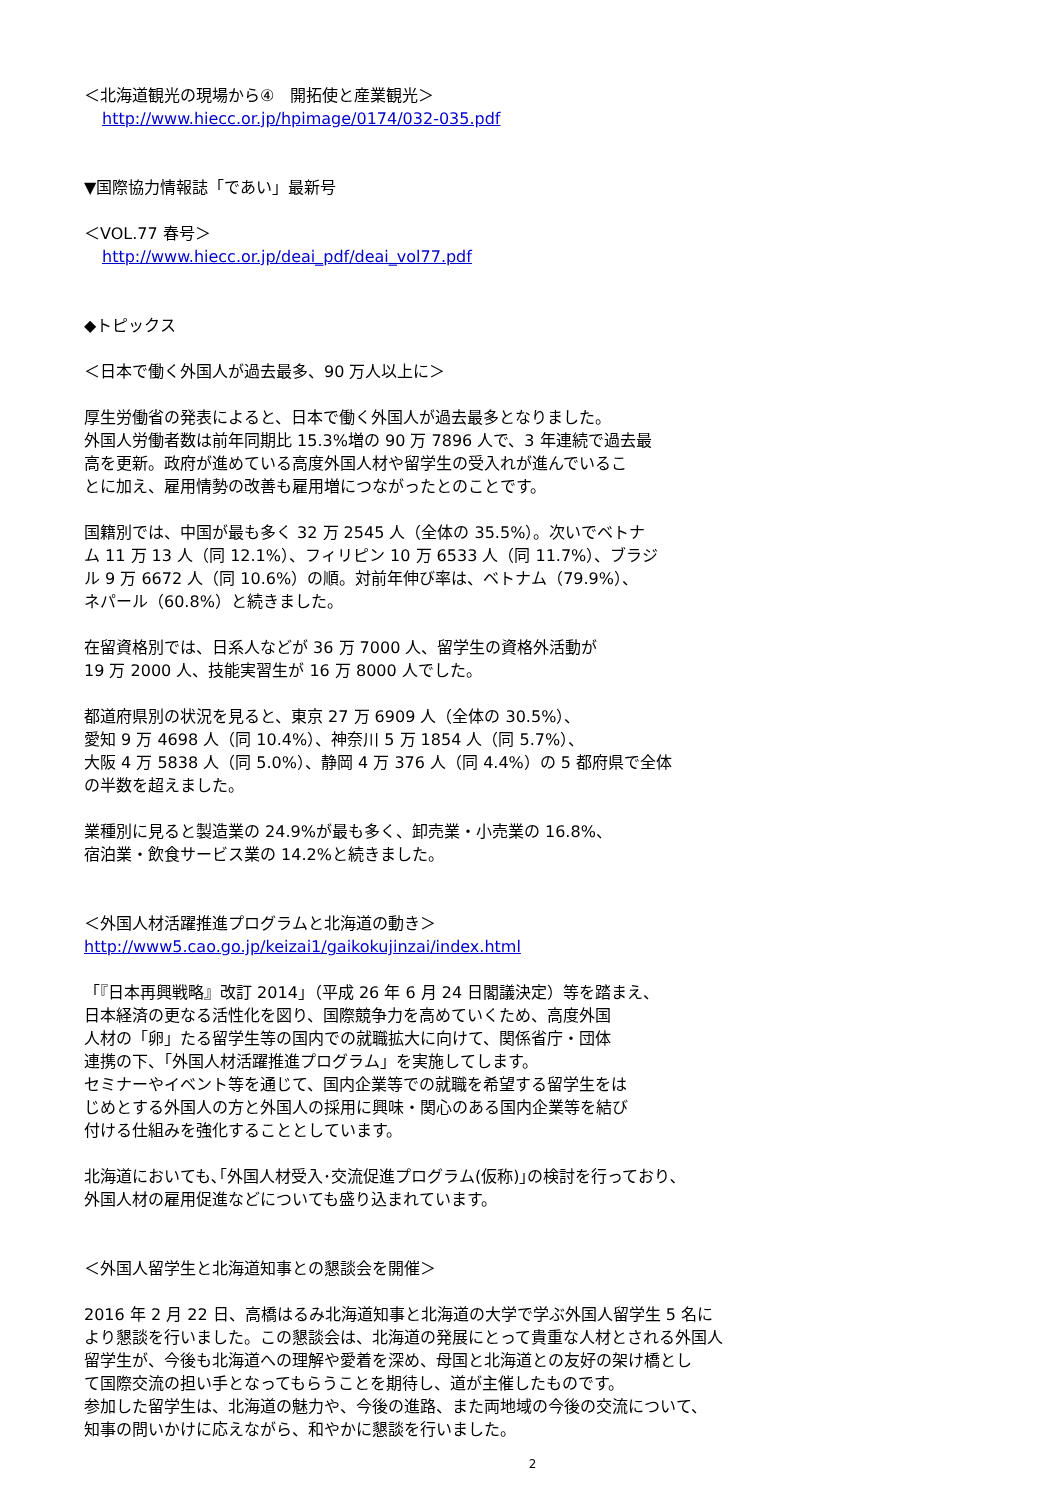＜北海道観光の現場から④　開拓使と産業観光＞
http://www.hiecc.or.jp/hpimage/0174/032-035.pdf
▼国際協力情報誌「であい」最新号
＜VOL.77 春号＞
http://www.hiecc.or.jp/deai_pdf/deai_vol77.pdf
◆トピックス
＜日本で働く外国人が過去最多、90 万人以上に＞
厚生労働省の発表によると、日本で働く外国人が過去最多となりました。
外国人労働者数は前年同期比 15.3%増の 90 万 7896 人で、3 年連続で過去最
高を更新。政府が進めている高度外国人材や留学生の受入れが進んでいるこ
とに加え、雇用情勢の改善も雇用増につながったとのことです。
国籍別では、中国が最も多く 32 万 2545 人（全体の 35.5%）。次いでベトナ
ム 11 万 13 人（同 12.1%）、フィリピン 10 万 6533 人（同 11.7%）、ブラジ
ル 9 万 6672 人（同 10.6%）の順。対前年伸び率は、ベトナム（79.9%）、
ネパール（60.8%）と続きました。
在留資格別では、日系人などが 36 万 7000 人、留学生の資格外活動が
19 万 2000 人、技能実習生が 16 万 8000 人でした。
都道府県別の状況を見ると、東京 27 万 6909 人（全体の 30.5%）、
愛知 9 万 4698 人（同 10.4%）、神奈川 5 万 1854 人（同 5.7%）、
大阪 4 万 5838 人（同 5.0%）、静岡 4 万 376 人（同 4.4%）の 5 都府県で全体
の半数を超えました。
業種別に見ると製造業の 24.9%が最も多く、卸売業・小売業の 16.8%、
宿泊業・飲食サービス業の 14.2%と続きました。
＜外国人材活躍推進プログラムと北海道の動き＞
http://www5.cao.go.jp/keizai1/gaikokujinzai/index.html
「『日本再興戦略』改訂 2014」（平成 26 年 6 月 24 日閣議決定）等を踏まえ、
日本経済の更なる活性化を図り、国際競争力を高めていくため、高度外国
人材の「卵」たる留学生等の国内での就職拡大に向けて、関係省庁・団体
連携の下、「外国人材活躍推進プログラム」を実施してします。
セミナーやイベント等を通じて、国内企業等での就職を希望する留学生をは
じめとする外国人の方と外国人の採用に興味・関心のある国内企業等を結び
付ける仕組みを強化することとしています。
北海道においても､｢外国人材受入･交流促進プログラム(仮称)｣の検討を行っており､
外国人材の雇用促進などについても盛り込まれています。
＜外国人留学生と北海道知事との懇談会を開催＞
2016 年 2 月 22 日、高橋はるみ北海道知事と北海道の大学で学ぶ外国人留学生 5 名に
より懇談を行いました。この懇談会は、北海道の発展にとって貴重な人材とされる外国人
留学生が、今後も北海道への理解や愛着を深め、母国と北海道との友好の架け橋とし
て国際交流の担い手となってもらうことを期待し、道が主催したものです。
参加した留学生は、北海道の魅力や、今後の進路、また両地域の今後の交流について、
知事の問いかけに応えながら、和やかに懇談を行いました。
2